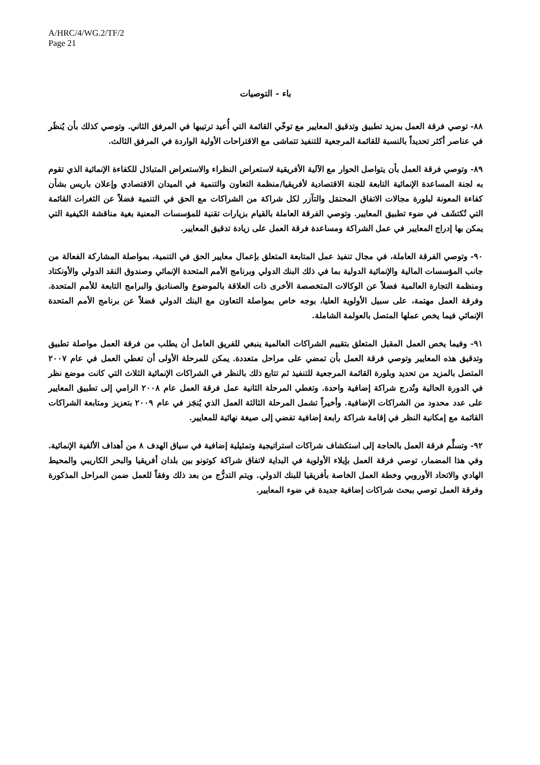A/HRC/4/WG.2/TF/2
Page 21
باء - التوصيات
٨٨- توصي فرقة العمل بمزيد تطبيق وتدقيق المعايير مع توخّي القائمة التي أُعيد ترتيبها في المرفق الثاني. وتوصي كذلك بأن يُنظَر في عناصر أكثر تحديداً بالنسبة للقائمة المرجعية للتنفيذ تتماشى مع الاقتراحات الأولية الواردة في المرفق الثالث.
٨٩- وتوصي فرقة العمل بأن يتواصل الحوار مع الآلية الأفريقية لاستعراض النظراء والاستعراض المتبادَل للكفاءة الإنمائية الذي تقوم به لجنة المساعدة الإنمائية التابعة للجنة الاقتصادية لأفريقيا/منظمة التعاون والتنمية في الميدان الاقتصادي وإعلان باريس بشأن كفاءة المعونة لبلورة مجالات الاتفاق المحتمَل والتآزر لكل شراكة من الشراكات مع الحق في التنمية فضلاً عن الثغرات القائمة التي تُكتشَف في ضوء تطبيق المعايير. وتوصي الفرقة العاملة بالقيام بزيارات تقنية للمؤسسات المعنية بغية مناقشة الكيفية التي يمكن بها إدراج المعايير في عمل الشراكة ومساعدة فرقة العمل على زيادة تدقيق المعايير.
٩٠- وتوصي الفرقة العاملة، في مجال تنفيذ عمل المتابعة المتعلق بإعمال معايير الحق في التنمية، بمواصلة المشاركة الفعالة من جانب المؤسسات المالية والإنمائية الدولية بما في ذلك البنك الدولي وبرنامج الأمم المتحدة الإنمائي وصندوق النقد الدولي والأونكتاد ومنظمة التجارة العالمية فضلاً عن الوكالات المتخصصة الأخرى ذات العلاقة بالموضوع والصناديق والبرامج التابعة للأمم المتحدة. وفرقة العمل مهتمة، على سبيل الأولوية العليا، بوجه خاص بمواصلة التعاون مع البنك الدولي فضلاً عن برنامج الأمم المتحدة الإنمائي فيما يخص عملها المتصل بالعولمة الشاملة.
٩١- وفيما يخص العمل المقبل المتعلق بتقييم الشراكات العالمية ينبغي للفريق العامل أن يطلب من فرقة العمل مواصلة تطبيق وتدقيق هذه المعايير وتوصي فرقة العمل بأن تمضي على مراحل متعددة. يمكن للمرحلة الأولى أن تغطي العمل في عام ٢٠٠٧ المتصل بالمزيد من تحديد وبلورة القائمة المرجعية للتنفيذ ثم تتابع ذلك بالنظر في الشراكات الإنمائية الثلاث التي كانت موضع نظر في الدورة الحالية وتُدرج شراكة إضافية واحدة. وتغطي المرحلة الثانية عمل فرقة العمل عام ٢٠٠٨ الرامي إلى تطبيق المعايير على عدد محدود من الشراكات الإضافية. وأخيراً تشمل المرحلة الثالثة العمل الذي يُنجَز في عام ٢٠٠٩ بتعزيز ومتابعة الشراكات القائمة مع إمكانية النظر في إقامة شراكة رابعة إضافية تفضي إلى صيغة نهائية للمعايير.
٩٢- وتسلِّم فرقة العمل بالحاجة إلى استكشاف شراكات استراتيجية وتمثيلية إضافية في سياق الهدف ٨ من أهداف الألفية الإنمائية. وفي هذا المضمار، توصي فرقة العمل بإيلاء الأولوية في البداية لاتفاق شراكة كوتونو بين بلدان أفريقيا والبحر الكاريبي والمحيط الهادي والاتحاد الأوروبي وخطة العمل الخاصة بأفريقيا للبنك الدولي. ويتم التدرُّج من بعد ذلك وفقاً للعمل ضمن المراحل المذكورة وفرقة العمل توصي ببحث شراكات إضافية جديدة في ضوء المعايير.